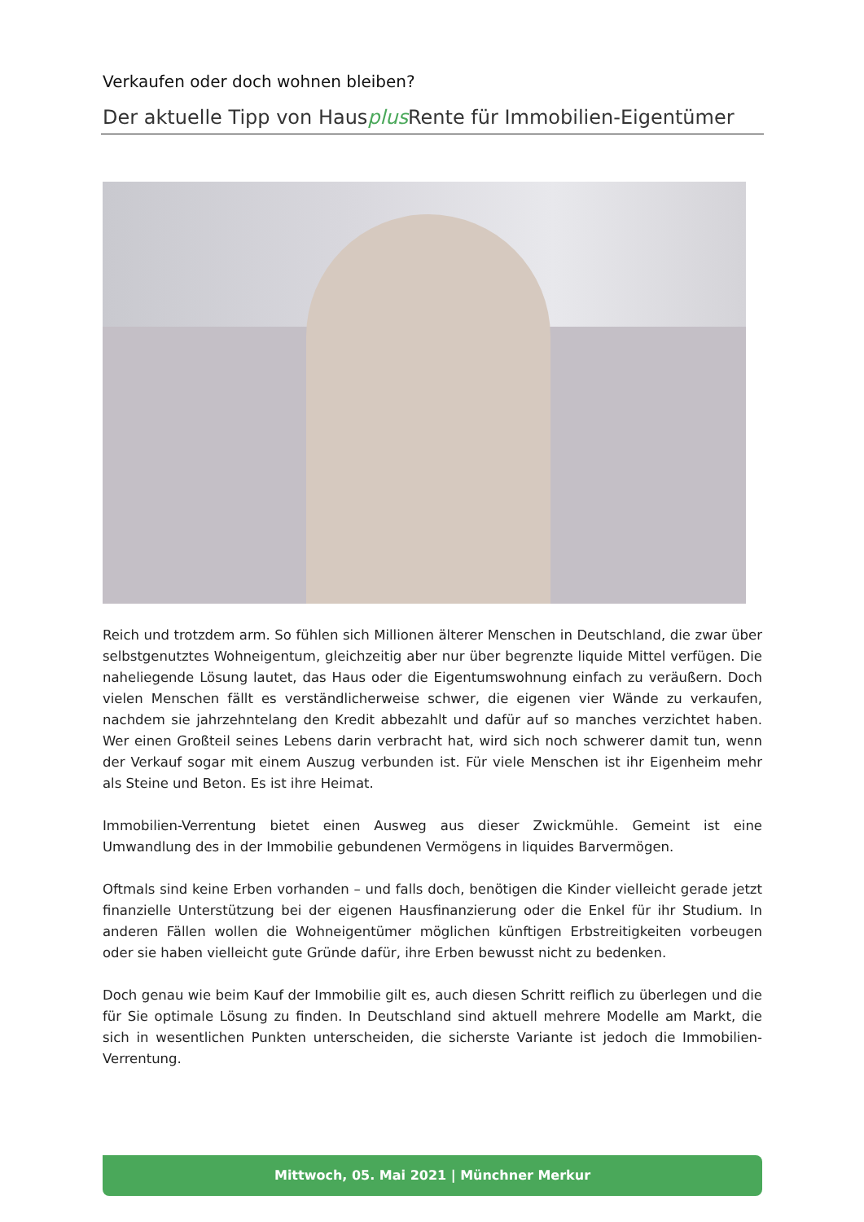Verkaufen oder doch wohnen bleiben?
Der aktuelle Tipp von Hausplus Rente für Immobilien-Eigentümer
Reich und trotzdem arm. So fühlen sich Millionen älterer Menschen in Deutschland, die zwar über selbstgenutztes Wohneigentum, gleichzeitig aber nur über begrenzte liquide Mittel verfügen. Die naheliegende Lösung lautet, das Haus oder die Eigentumswohnung einfach zu veräußern. Doch vielen Menschen fällt es verständlicherweise schwer, die eigenen vier Wände zu verkaufen, nachdem sie jahrzehntelang den Kredit abbezahlt und dafür auf so manches verzichtet haben. Wer einen Großteil seines Lebens darin verbracht hat, wird sich noch schwerer damit tun, wenn der Verkauf sogar mit einem Auszug verbunden ist. Für viele Menschen ist ihr Eigenheim mehr als Steine und Beton. Es ist ihre Heimat.
Immobilien-Verrentung bietet einen Ausweg aus dieser Zwickmühle. Gemeint ist eine Umwandlung des in der Immobilie gebundenen Vermögens in liquides Barvermögen.
Oftmals sind keine Erben vorhanden – und falls doch, benötigen die Kinder vielleicht gerade jetzt finanzielle Unterstützung bei der eigenen Hausfinanzierung oder die Enkel für ihr Studium. In anderen Fällen wollen die Wohneigentümer möglichen künftigen Erbstreitigkeiten vorbeugen oder sie haben vielleicht gute Gründe dafür, ihre Erben bewusst nicht zu bedenken.
Doch genau wie beim Kauf der Immobilie gilt es, auch diesen Schritt reiflich zu überlegen und die für Sie optimale Lösung zu finden. In Deutschland sind aktuell mehrere Modelle am Markt, die sich in wesentlichen Punkten unterscheiden, die sicherste Variante ist jedoch die Immobilien-Verrentung.
Mittwoch, 05. Mai 2021 | Münchner Merkur